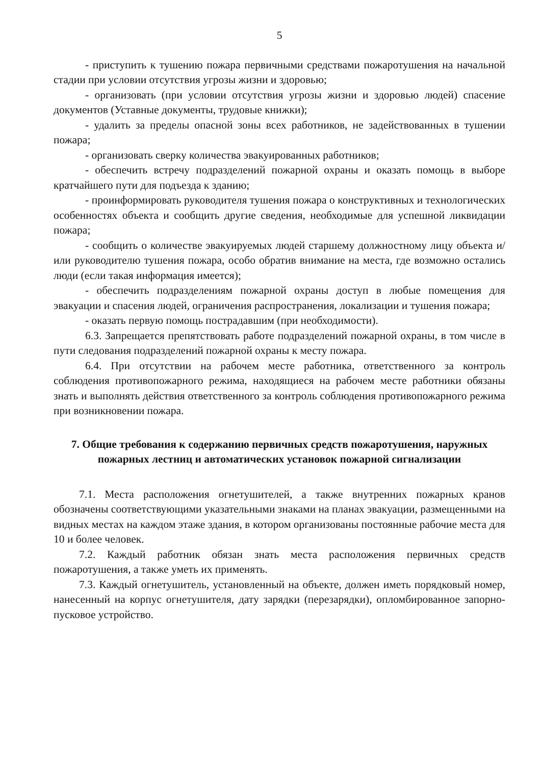5
- приступить к тушению пожара первичными средствами пожаротушения на начальной стадии при условии отсутствия угрозы жизни и здоровью;
- организовать (при условии отсутствия угрозы жизни и здоровью людей) спасение документов (Уставные документы, трудовые книжки);
- удалить за пределы опасной зоны всех работников, не задействованных в тушении пожара;
- организовать сверку количества эвакуированных работников;
- обеспечить встречу подразделений пожарной охраны и оказать помощь в выборе кратчайшего пути для подъезда к зданию;
- проинформировать руководителя тушения пожара о конструктивных и технологических особенностях объекта и сообщить другие сведения, необходимые для успешной ликвидации пожара;
- сообщить о количестве эвакуируемых людей старшему должностному лицу объекта и/или руководителю тушения пожара, особо обратив внимание на места, где возможно остались люди (если такая информация имеется);
- обеспечить подразделениям пожарной охраны доступ в любые помещения для эвакуации и спасения людей, ограничения распространения, локализации и тушения пожара;
- оказать первую помощь пострадавшим (при необходимости).
6.3. Запрещается препятствовать работе подразделений пожарной охраны, в том числе в пути следования подразделений пожарной охраны к месту пожара.
6.4. При отсутствии на рабочем месте работника, ответственного за контроль соблюдения противопожарного режима, находящиеся на рабочем месте работники обязаны знать и выполнять действия ответственного за контроль соблюдения противопожарного режима при возникновении пожара.
7. Общие требования к содержанию первичных средств пожаротушения, наружных пожарных лестниц и автоматических установок пожарной сигнализации
7.1. Места расположения огнетушителей, а также внутренних пожарных кранов обозначены соответствующими указательными знаками на планах эвакуации, размещенными на видных местах на каждом этаже здания, в котором организованы постоянные рабочие места для 10 и более человек.
7.2. Каждый работник обязан знать места расположения первичных средств пожаротушения, а также уметь их применять.
7.3. Каждый огнетушитель, установленный на объекте, должен иметь порядковый номер, нанесенный на корпус огнетушителя, дату зарядки (перезарядки), опломбированное запорно-пусковое устройство.